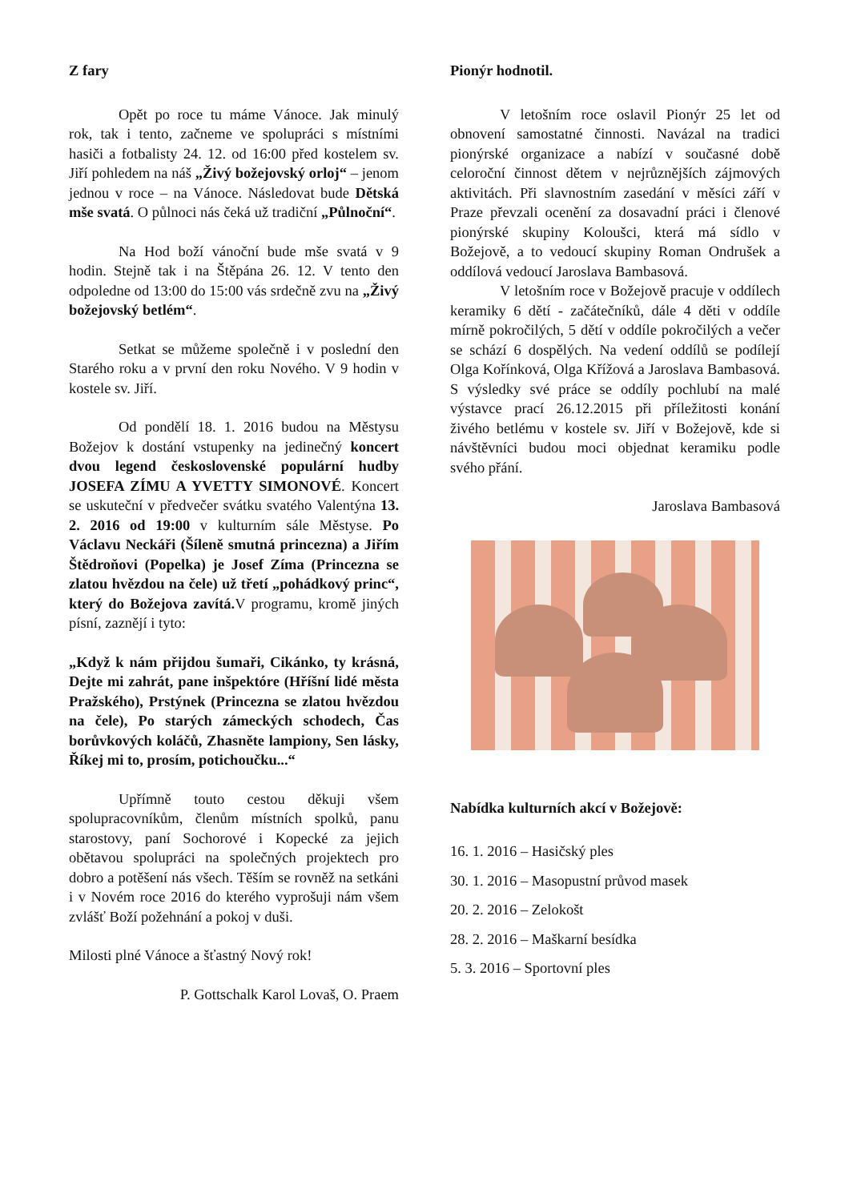Z fary
Opět po roce tu máme Vánoce. Jak minulý rok, tak i tento, začneme ve spolupráci s místními hasiči a fotbalisty 24. 12. od 16:00 před kostelem sv. Jiří pohledem na náš „Živý božejovský orloj“ – jenom jednou v roce – na Vánoce. Následovat bude Dětská mše svatá. O půlnoci nás čeká už tradiční „Půlnoční“.
Na Hod boží vánoční bude mše svatá v 9 hodin. Stejně tak i na Štěpána 26. 12. V tento den odpoledne od 13:00 do 15:00 vás srdečně zvu na „Živý božejovský betlém“.
Setkat se můžeme společně i v poslední den Starého roku a v první den roku Nového. V 9 hodin v kostele sv. Jiří.
Od pondělí 18. 1. 2016 budou na Městysu Božejov k dostání vstupenky na jedinečný koncert dvou legend československé populární hudby JOSEFA ZÍMU A YVETTY SIMONOVÉ. Koncert se uskuteční v předvečer svátku svatého Valentýna 13. 2. 2016 od 19:00 v kulturním sále Městyse. Po Václavu Neckáři (Šíleně smutná princezna) a Jiřím Štědroňovi (Popelka) je Josef Zíma (Princezna se zlatou hvězdou na čele) už třetí „pohádkový princ“, který do Božejova zavítá. V programu, kromě jiných písní, zaznějí i tyto:
„Když k nám přijdou šumaři, Cikánko, ty krásná, Dejte mi zahrát, pane inšpektóre (Hříšní lidé města Pražského), Prstýnek (Princezna se zlatou hvězdou na čele), Po starých zámeckých schodech, Čas borůvkových koláčů, Zhasněte lampiony, Sen lásky, Říkej mi to, prosím, potichoučku...“
Upřímně touto cestou děkuji všem spolupracovníkům, členům místních spolků, panu starostovy, paní Sochorové i Kopecké za jejich obětavou spolupráci na společných projektech pro dobro a potěšení nás všech. Těším se rovněž na setkáni i v Novém roce 2016 do kterého vyprošuji nám všem zvlášť Boží požehnání a pokoj v duši.
Milosti plné Vánoce a šťastný Nový rok!
P. Gottschalk Karol Lovaš, O. Praem
Pionýr hodnotil.
V letošním roce oslavil Pionýr 25 let od obnovení samostatné činnosti. Navázal na tradici pionýrské organizace a nabízí v současné době celoroční činnost dětem v nejrůznějších zájmových aktivitách. Při slavnostním zasedání v měsíci září v Praze převzali ocenění za dosavadní práci i členové pionýrské skupiny Koloušci, která má sídlo v Božejově, a to vedoucí skupiny Roman Ondrušek a oddílová vedoucí Jaroslava Bambasová.
V letošním roce v Božejově pracuje v oddílech keramiky 6 dětí - začátečníků, dále 4 děti v oddíle mírně pokročilých, 5 dětí v oddíle pokročilých a večer se schází 6 dospělých. Na vedení oddílů se podílejí Olga Kořínková, Olga Křížová a Jaroslava Bambasová. S výsledky své práce se oddíly pochlubí na malé výstavce prací 26.12.2015 při příležitosti konání živého betlému v kostele sv. Jiří v Božejově, kde si návštěvníci budou moci objednat keramiku podle svého přání.
Jaroslava Bambasová
Nabídka kulturních akcí v Božejově:
16. 1. 2016 – Hasičský ples
30. 1. 2016 – Masopustní průvod masek
20. 2. 2016 – Zelokošt
28. 2. 2016 – Maškarní besídka
5. 3. 2016 – Sportovní ples